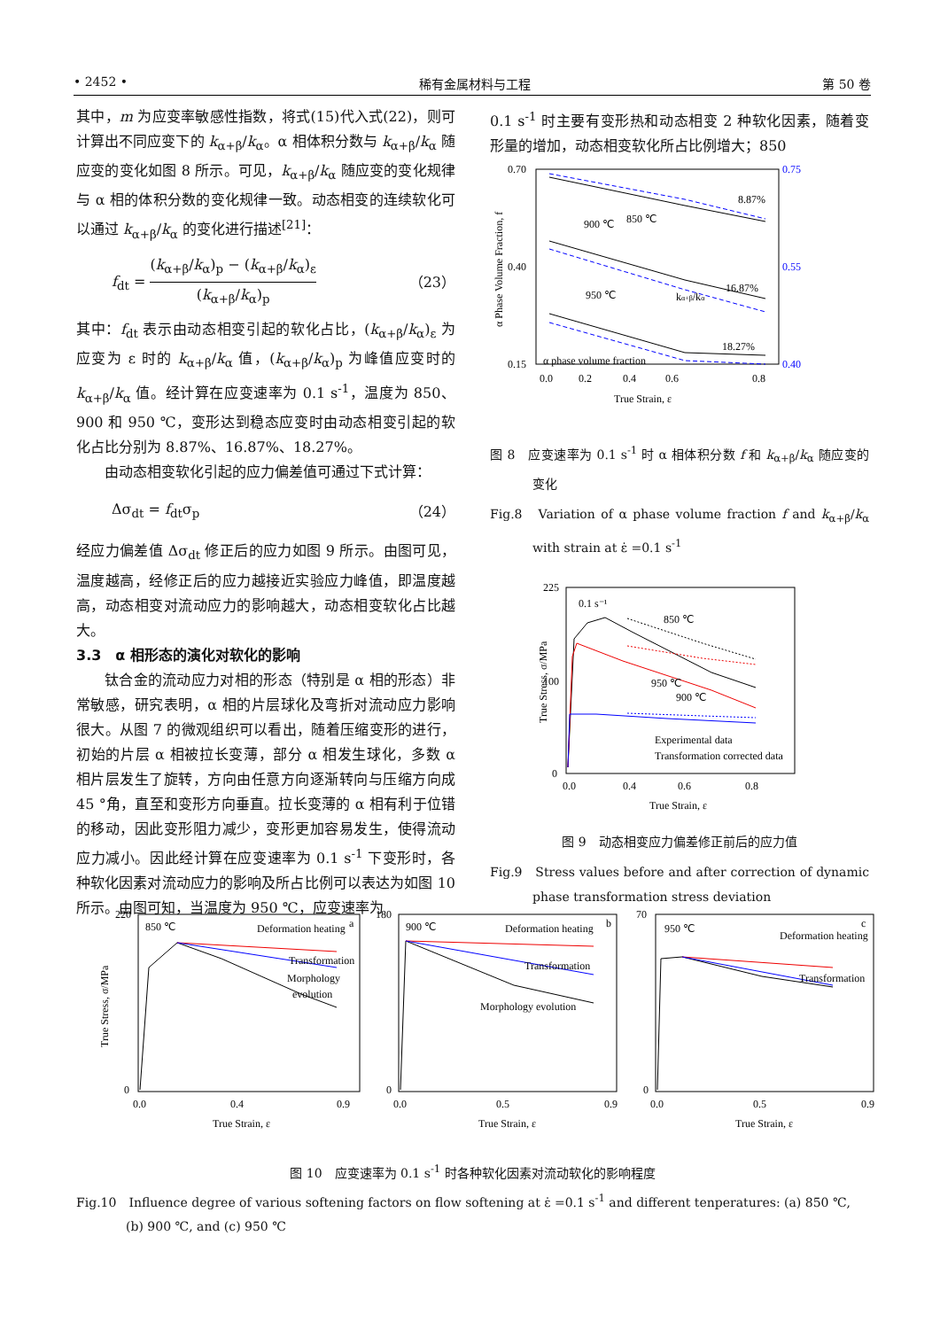• 2452 • 稀有金属材料与工程 第 50 卷
其中，m 为应变率敏感性指数，将式(15)代入式(22)，则可计算出不同应变下的 k<sub>α+β</sub>/k<sub>α</sub>。α 相体积分数与 k<sub>α+β</sub>/k<sub>α</sub> 随应变的变化如图 8 所示。可见，k<sub>α+β</sub>/k<sub>α</sub> 随应变的变化规律与 α 相的体积分数的变化规律一致。动态相变的连续软化可以通过 k<sub>α+β</sub>/k<sub>α</sub> 的变化进行描述<sup>[21]</sup>：
f<sub>dt</sub> = (k<sub>α+β</sub>/k<sub>α</sub>)<sub>p</sub> − (k<sub>α+β</sub>/k<sub>α</sub>)<sub>ε</sub> (k<sub>α+β</sub>/k<sub>α</sub>)<sub>p</sub> （23）
其中：f<sub>dt</sub> 表示由动态相变引起的软化占比，(k<sub>α+β</sub>/k<sub>α</sub>)<sub>ε</sub> 为应变为 ε 时的 k<sub>α+β</sub>/k<sub>α</sub> 值，(k<sub>α+β</sub>/k<sub>α</sub>)<sub>p</sub> 为峰值应变时的 k<sub>α+β</sub>/k<sub>α</sub> 值。经计算在应变速率为 0.1 s<sup>-1</sup>，温度为 850、900 和 950 ℃，变形达到稳态应变时由动态相变引起的软化占比分别为 8.87%、16.87%、18.27%。
由动态相变软化引起的应力偏差值可通过下式计算：
Δσ<sub>dt</sub> = f<sub>dt</sub>σ<sub>p</sub> （24）
经应力偏差值 Δσ<sub>dt</sub> 修正后的应力如图 9 所示。由图可见，温度越高，经修正后的应力越接近实验应力峰值，即温度越高，动态相变对流动应力的影响越大，动态相变软化占比越大。
3.3　α 相形态的演化对软化的影响
钛合金的流动应力对相的形态（特别是 α 相的形态）非常敏感，研究表明，α 相的片层球化及弯折对流动应力影响很大。从图 7 的微观组织可以看出，随着压缩变形的进行，初始的片层 α 相被拉长变薄，部分 α 相发生球化，多数 α 相片层发生了旋转，方向由任意方向逐渐转向与压缩方向成 45 °角，直至和变形方向垂直。拉长变薄的 α 相有利于位错的移动，因此变形阻力减少，变形更加容易发生，使得流动应力减小。因此经计算在应变速率为 0.1 s<sup>-1</sup> 下变形时，各种软化因素对流动应力的影响及所占比例可以表达为如图 10 所示。由图可知，当温度为 950 ℃，应变速率为
0.1 s<sup>-1</sup> 时主要有变形热和动态相变 2 种软化因素，随着变形量的增加，动态相变软化所占比例增大；850
0.70
0.15
0.40
0.75
0.55
0.40
8.87%
16.87%
18.27%
900 ℃
850 ℃
950 ℃
kα+β/kα
α phase volume fraction
0.0
0.2
0.4
0.6
0.8
True Strain, ε
α Phase Volume Fraction, f
图 8　应变速率为 0.1 s<sup>-1</sup> 时 α 相体积分数 f 和 k<sub>α+β</sub>/k<sub>α</sub> 随应变的变化
Fig.8　Variation of α phase volume fraction f and k<sub>α+β</sub>/k<sub>α</sub> with strain at ε̇ =0.1 s<sup>-1</sup>
225
100
0
0.1 s⁻¹
850 ℃
900 ℃
950 ℃
Experimental data
Transformation corrected data
0.0
0.4
0.6
0.8
True Strain, ε
True Stress, σ/MPa
图 9　动态相变应力偏差修正前后的应力值
Fig.9　Stress values before and after correction of dynamic phase transformation stress deviation
220
0
850 ℃
a
Deformation heating
Transformation
Morphology
evolution
0.0
0.4
0.9
True Strain, ε
True Stress, σ/MPa
180
0
900 ℃
b
Deformation heating
Transformation
Morphology evolution
0.0
0.5
0.9
True Strain, ε
70
0
950 ℃
c
Deformation heating
Transformation
0.0
0.5
0.9
True Strain, ε
图 10　应变速率为 0.1 s<sup>-1</sup> 时各种软化因素对流动软化的影响程度
Fig.10　Influence degree of various softening factors on flow softening at ε̇ =0.1 s<sup>-1</sup> and different tenperatures: (a) 850 ℃, (b) 900 ℃, and (c) 950 ℃